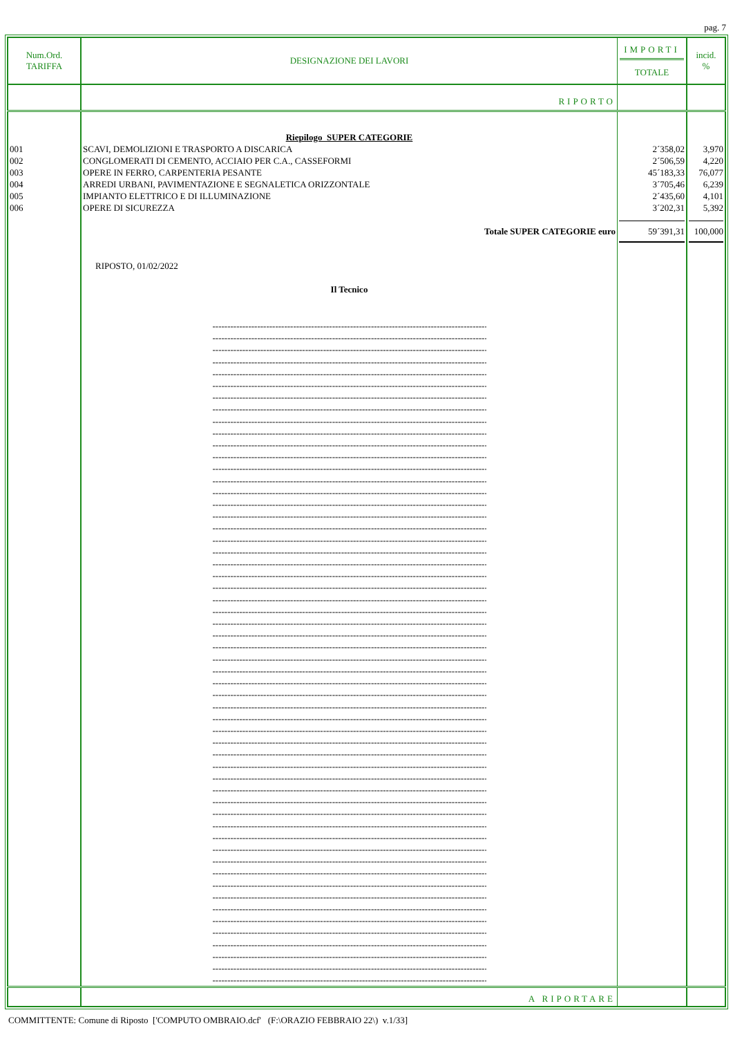pag. 7
| Num.Ord. TARIFFA | DESIGNAZIONE DEI LAVORI | IMPORTI TOTALE | incid. % |
| --- | --- | --- | --- |
| | RIPORTO | | |
| | Riepilogo SUPER CATEGORIE | | |
| 001 | SCAVI, DEMOLIZIONI E TRASPORTO A DISCARICA | 2´358,02 | 3,970 |
| 002 | CONGLOMERATI DI CEMENTO, ACCIAIO PER C.A., CASSEFORMI | 2´506,59 | 4,220 |
| 003 | OPERE IN FERRO, CARPENTERIA PESANTE | 45´183,33 | 76,077 |
| 004 | ARREDI URBANI, PAVIMENTAZIONE E SEGNALETICA ORIZZONTALE | 3´705,46 | 6,239 |
| 005 | IMPIANTO ELETTRICO E DI ILLUMINAZIONE | 2´435,60 | 4,101 |
| 006 | OPERE DI SICUREZZA | 3´202,31 | 5,392 |
| | Totale SUPER CATEGORIE euro | 59´391,31 | 100,000 |
| | RIPOSTO, 01/02/2022 Il Tecnico ------------------------------------------------------------------------------------------------- ------------------------------------------------------------------------------------------------- ------------------------------------------------------------------------------------------------- ------------------------------------------------------------------------------------------------- ------------------------------------------------------------------------------------------------- ------------------------------------------------------------------------------------------------- ------------------------------------------------------------------------------------------------- ------------------------------------------------------------------------------------------------- ------------------------------------------------------------------------------------------------- ------------------------------------------------------------------------------------------------- ------------------------------------------------------------------------------------------------- ------------------------------------------------------------------------------------------------- ------------------------------------------------------------------------------------------------- ------------------------------------------------------------------------------------------------- ------------------------------------------------------------------------------------------------- ------------------------------------------------------------------------------------------------- ------------------------------------------------------------------------------------------------- ------------------------------------------------------------------------------------------------- ------------------------------------------------------------------------------------------------- ------------------------------------------------------------------------------------------------- ------------------------------------------------------------------------------------------------- ------------------------------------------------------------------------------------------------- ------------------------------------------------------------------------------------------------- ------------------------------------------------------------------------------------------------- ------------------------------------------------------------------------------------------------- ------------------------------------------------------------------------------------------------- ------------------------------------------------------------------------------------------------- ------------------------------------------------------------------------------------------------- ------------------------------------------------------------------------------------------------- ------------------------------------------------------------------------------------------------- ------------------------------------------------------------------------------------------------- ------------------------------------------------------------------------------------------------- ------------------------------------------------------------------------------------------------- ------------------------------------------------------------------------------------------------- ------------------------------------------------------------------------------------------------- ------------------------------------------------------------------------------------------------- ------------------------------------------------------------------------------------------------- ------------------------------------------------------------------------------------------------- ------------------------------------------------------------------------------------------------- ------------------------------------------------------------------------------------------------- ------------------------------------------------------------------------------------------------- ------------------------------------------------------------------------------------------------- ------------------------------------------------------------------------------------------------- ------------------------------------------------------------------------------------------------- ------------------------------------------------------------------------------------------------- ------------------------------------------------------------------------------------------------- ------------------------------------------------------------------------------------------------- ------------------------------------------------------------------------------------------------- ------------------------------------------------------------------------------------------------- ------------------------------------------------------------------------------------------------- ------------------------------------------------------------------------------------------------- ------------------------------------------------------------------------------------------------- ------------------------------------------------------------------------------------------------- ------------------------------------------------------------------------------------------------- ------------------------------------------------------------------------------------------------- ------------------------------------------------------------------------------------------------- | | |
| | A RIPORTARE | | |
COMMITTENTE: Comune di Riposto ['COMPUTO OMBRAIO.dcf' (F:\ORAZIO FEBBRAIO 22\) v.1/33]